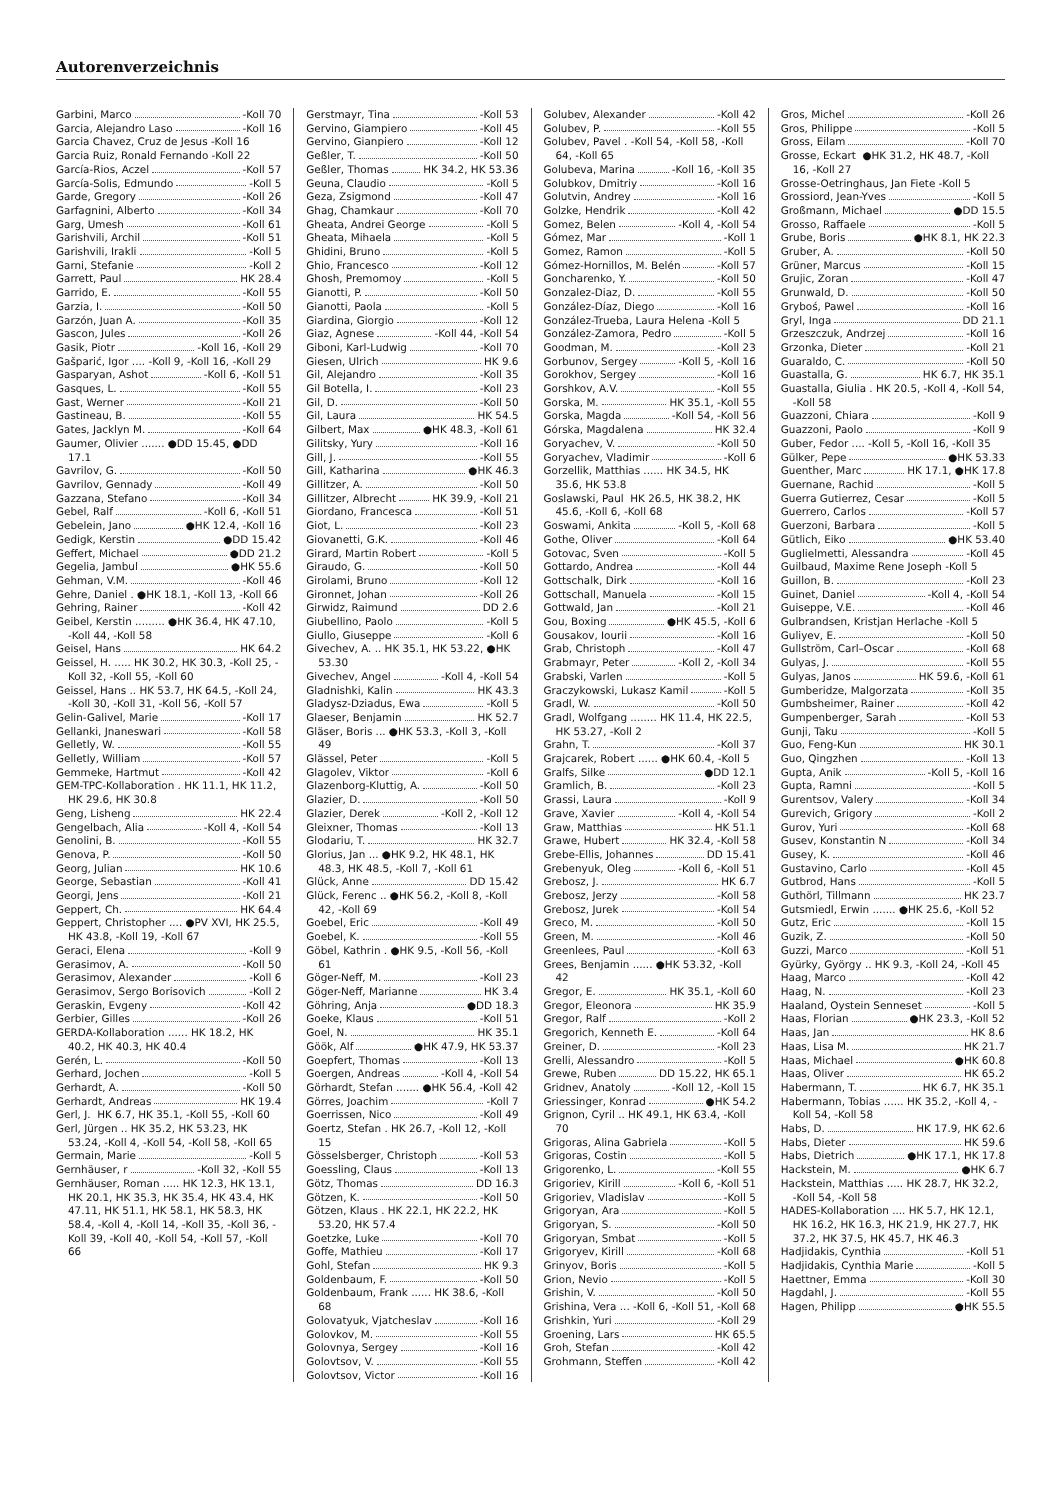Autorenverzeichnis
Garbini, Marco -Koll 70
Garcia, Alejandro Laso -Koll 16
Garcia Chavez, Cruz de Jesus -Koll 16
Garcia Ruiz, Ronald Fernando -Koll 22
García-Rios, Aczel -Koll 57
García-Solis, Edmundo -Koll 5
Garde, Gregory -Koll 26
Garfagnini, Alberto -Koll 34
Garg, Umesh -Koll 61
Garishvili, Archil -Koll 51
Garishvili, Irakli -Koll 5
Garni, Stefanie -Koll 2
Garrett, Paul HK 28.4
Garrido, E. -Koll 55
Garzia, I. -Koll 50
Garzón, Juan A. -Koll 35
Gascon, Jules -Koll 26
Gasik, Piotr -Koll 16, -Koll 29
Gašparić, Igor .... -Koll 9, -Koll 16, -Koll 29
Gasparyan, Ashot -Koll 6, -Koll 51
Gasques, L. -Koll 55
Gast, Werner -Koll 21
Gastineau, B. -Koll 55
Gates, Jacklyn M. -Koll 64
Gaumer, Olivier ....... ●DD 15.45, ●DD 17.1
Gavrilov, G. -Koll 50
Gavrilov, Gennady -Koll 49
Gazzana, Stefano -Koll 34
Gebel, Ralf -Koll 6, -Koll 51
Gebelein, Jano ●HK 12.4, -Koll 16
Gedigk, Kerstin ●DD 15.42
Geffert, Michael ●DD 21.2
Gegelia, Jambul ●HK 55.6
Gehman, V.M. -Koll 46
Gehre, Daniel . ●HK 18.1, -Koll 13, -Koll 66
Gehring, Rainer -Koll 42
Geibel, Kerstin ......... ●HK 36.4, HK 47.10, -Koll 44, -Koll 58
Geisel, Hans HK 64.2
Geissel, H. ..... HK 30.2, HK 30.3, -Koll 25, -Koll 32, -Koll 55, -Koll 60
Geissel, Hans .. HK 53.7, HK 64.5, -Koll 24, -Koll 30, -Koll 31, -Koll 56, -Koll 57
Gelin-Galivel, Marie -Koll 17
Gellanki, Jnaneswari -Koll 58
Gelletly, W. -Koll 55
Gelletly, William -Koll 57
Gemmeke, Hartmut -Koll 42
GEM-TPC-Kollaboration . HK 11.1, HK 11.2, HK 29.6, HK 30.8
Geng, Lisheng HK 22.4
Gengelbach, Alia -Koll 4, -Koll 54
Genolini, B. -Koll 55
Genova, P. -Koll 50
Georg, Julian HK 10.6
George, Sebastian -Koll 41
Georgi, Jens -Koll 21
Geppert, Ch. HK 64.4
Geppert, Christopher .... ●PV XVI, HK 25.5, HK 43.8, -Koll 19, -Koll 67
Geraci, Elena -Koll 9
Gerasimov, A. -Koll 50
Gerasimov, Alexander -Koll 6
Gerasimov, Sergo Borisovich -Koll 2
Geraskin, Evgeny -Koll 42
Gerbier, Gilles -Koll 26
GERDA-Kollaboration ...... HK 18.2, HK 40.2, HK 40.3, HK 40.4
Gerén, L. -Koll 50
Gerhard, Jochen -Koll 5
Gerhardt, A. -Koll 50
Gerhardt, Andreas HK 19.4
Gerl, J. HK 6.7, HK 35.1, -Koll 55, -Koll 60
Gerl, Jürgen .. HK 35.2, HK 53.23, HK 53.24, -Koll 4, -Koll 54, -Koll 58, -Koll 65
Germain, Marie -Koll 5
Gernhäuser, r -Koll 32, -Koll 55
Gernhäuser, Roman ..... HK 12.3, HK 13.1, HK 20.1, HK 35.3, HK 35.4, HK 43.4, HK 47.11, HK 51.1, HK 58.1, HK 58.3, HK 58.4, -Koll 4, -Koll 14, -Koll 35, -Koll 36, -Koll 39, -Koll 40, -Koll 54, -Koll 57, -Koll 66
Gerstmayr, Tina -Koll 53
Gervino, Giampiero -Koll 45
Gervino, Gianpiero -Koll 12
Geßler, T. -Koll 50
Geßler, Thomas HK 34.2, HK 53.36
Geuna, Claudio -Koll 5
Geza, Zsigmond -Koll 47
Ghag, Chamkaur -Koll 70
Gheata, Andrei George -Koll 5
Gheata, Mihaela -Koll 5
Ghidini, Bruno -Koll 5
Ghio, Francesco -Koll 12
Ghosh, Premomoy -Koll 5
Gianotti, P. -Koll 50
Gianotti, Paola -Koll 5
Giardina, Giorgio -Koll 12
Giaz, Agnese -Koll 44, -Koll 54
Giboni, Karl-Ludwig -Koll 70
Giesen, Ulrich HK 9.6
Gil, Alejandro -Koll 35
Gil Botella, I. -Koll 23
Gil, D. -Koll 50
Gil, Laura HK 54.5
Gilbert, Max ●HK 48.3, -Koll 61
Gilitsky, Yury -Koll 16
Gill, J. -Koll 55
Gill, Katharina ●HK 46.3
Gillitzer, A. -Koll 50
Gillitzer, Albrecht HK 39.9, -Koll 21
Giordano, Francesca -Koll 51
Giot, L. -Koll 23
Giovanetti, G.K. -Koll 46
Girard, Martin Robert -Koll 5
Giraudo, G. -Koll 50
Girolami, Bruno -Koll 12
Gironnet, Johan -Koll 26
Girwidz, Raimund DD 2.6
Giubellino, Paolo -Koll 5
Giullo, Giuseppe -Koll 6
Givechev, A. .. HK 35.1, HK 53.22, ●HK 53.30
Givechev, Angel -Koll 4, -Koll 54
Gladnishki, Kalin HK 43.3
Gladysz-Dziadus, Ewa -Koll 5
Glaeser, Benjamin HK 52.7
Gläser, Boris ... ●HK 53.3, -Koll 3, -Koll 49
Glässel, Peter -Koll 5
Glagolev, Viktor -Koll 6
Glazenborg-Kluttig, A. -Koll 50
Glazier, D. -Koll 50
Glazier, Derek -Koll 2, -Koll 12
Gleixner, Thomas -Koll 13
Glodariu, T. HK 32.7
Glorius, Jan ... ●HK 9.2, HK 48.1, HK 48.3, HK 48.5, -Koll 7, -Koll 61
Glück, Anne DD 15.42
Glück, Ferenc .. ●HK 56.2, -Koll 8, -Koll 42, -Koll 69
Goebel, Eric -Koll 49
Goebel, K. -Koll 55
Göbel, Kathrin . ●HK 9.5, -Koll 56, -Koll 61
Göger-Neff, M. -Koll 23
Göger-Neff, Marianne HK 3.4
Göhring, Anja ●DD 18.3
Goeke, Klaus -Koll 51
Goel, N. HK 35.1
Göök, Alf ●HK 47.9, HK 53.37
Goepfert, Thomas -Koll 13
Goergen, Andreas -Koll 4, -Koll 54
Görhardt, Stefan ....... ●HK 56.4, -Koll 42
Görres, Joachim -Koll 7
Goerrissen, Nico -Koll 49
Goertz, Stefan . HK 26.7, -Koll 12, -Koll 15
Gösselsberger, Christoph -Koll 53
Goessling, Claus -Koll 13
Götz, Thomas DD 16.3
Götzen, K. -Koll 50
Götzen, Klaus . HK 22.1, HK 22.2, HK 53.20, HK 57.4
Goetzke, Luke -Koll 70
Goffe, Mathieu -Koll 17
Gohl, Stefan HK 9.3
Goldenbaum, F. -Koll 50
Goldenbaum, Frank ...... HK 38.6, -Koll 68
Golovatyuk, Vjatcheslav -Koll 16
Golovkov, M. -Koll 55
Golovnya, Sergey -Koll 16
Golovtsov, V. -Koll 55
Golovtsov, Victor -Koll 16
Golubev, Alexander -Koll 42
Golubev, P. -Koll 55
Golubev, Pavel . -Koll 54, -Koll 58, -Koll 64, -Koll 65
Golubeva, Marina -Koll 16, -Koll 35
Golubkov, Dmitriy -Koll 16
Golutvin, Andrey -Koll 16
Golzke, Hendrik -Koll 42
Gomez, Belen -Koll 4, -Koll 54
Gómez, Mar -Koll 1
Gomez, Ramon -Koll 5
Gómez-Hornillos, M. Belén -Koll 57
Goncharenko, Y. -Koll 50
Gonzalez-Diaz, D. -Koll 55
González-Díaz, Diego -Koll 16
González-Trueba, Laura Helena -Koll 5
González-Zamora, Pedro -Koll 5
Goodman, M. -Koll 23
Gorbunov, Sergey -Koll 5, -Koll 16
Gorokhov, Sergey -Koll 16
Gorshkov, A.V. -Koll 55
Gorska, M. HK 35.1, -Koll 55
Gorska, Magda -Koll 54, -Koll 56
Górska, Magdalena HK 32.4
Goryachev, V. -Koll 50
Goryachev, Vladimir -Koll 6
Gorzellik, Matthias ...... HK 34.5, HK 35.6, HK 53.8
Goslawski, Paul HK 26.5, HK 38.2, HK 45.6, -Koll 6, -Koll 68
Goswami, Ankita -Koll 5, -Koll 68
Gothe, Oliver -Koll 64
Gotovac, Sven -Koll 5
Gottardo, Andrea -Koll 44
Gottschalk, Dirk -Koll 16
Gottschall, Manuela -Koll 15
Gottwald, Jan -Koll 21
Gou, Boxing ●HK 45.5, -Koll 6
Gousakov, Iourii -Koll 16
Grab, Christoph -Koll 47
Grabmayr, Peter -Koll 2, -Koll 34
Grabski, Varlen -Koll 5
Graczykowski, Lukasz Kamil -Koll 5
Gradl, W. -Koll 50
Gradl, Wolfgang ........ HK 11.4, HK 22.5, HK 53.27, -Koll 2
Grahn, T. -Koll 37
Grajcarek, Robert ...... ●HK 60.4, -Koll 5
Gralfs, Silke ●DD 12.1
Gramlich, B. -Koll 23
Grassi, Laura -Koll 9
Grave, Xavier -Koll 4, -Koll 54
Graw, Matthias HK 51.1
Grawe, Hubert HK 32.4, -Koll 58
Grebe-Ellis, Johannes DD 15.41
Grebenyuk, Oleg -Koll 6, -Koll 51
Grebosz, J. HK 6.7
Grebosz, Jerzy -Koll 58
Grebosz, Jurek -Koll 54
Greco, M. -Koll 50
Green, M. -Koll 46
Greenlees, Paul -Koll 63
Grees, Benjamin ...... ●HK 53.32, -Koll 42
Gregor, E. HK 35.1, -Koll 60
Gregor, Eleonora HK 35.9
Gregor, Ralf -Koll 2
Gregorich, Kenneth E. -Koll 64
Greiner, D. -Koll 23
Grelli, Alessandro -Koll 5
Grewe, Ruben DD 15.22, HK 65.1
Gridnev, Anatoly -Koll 12, -Koll 15
Griessinger, Konrad ●HK 54.2
Grignon, Cyril .. HK 49.1, HK 63.4, -Koll 70
Grigoras, Alina Gabriela -Koll 5
Grigoras, Costin -Koll 5
Grigorenko, L. -Koll 55
Grigoriev, Kirill -Koll 6, -Koll 51
Grigoriev, Vladislav -Koll 5
Grigoryan, Ara -Koll 5
Grigoryan, S. -Koll 50
Grigoryan, Smbat -Koll 5
Grigoryev, Kirill -Koll 68
Grinyov, Boris -Koll 5
Grion, Nevio -Koll 5
Grishin, V. -Koll 50
Grishina, Vera ... -Koll 6, -Koll 51, -Koll 68
Grishkin, Yuri -Koll 29
Groening, Lars HK 65.5
Groh, Stefan -Koll 42
Grohmann, Steffen -Koll 42
Gros, Michel -Koll 26
Gros, Philippe -Koll 5
Gross, Eilam -Koll 70
Grosse, Eckart ●HK 31.2, HK 48.7, -Koll 16, -Koll 27
Grosse-Oetringhaus, Jan Fiete -Koll 5
Grossiord, Jean-Yves -Koll 5
Großmann, Michael ●DD 15.5
Grosso, Raffaele -Koll 5
Grube, Boris ●HK 8.1, HK 22.3
Gruber, A. -Koll 50
Grüner, Marcus -Koll 15
Grujic, Zoran -Koll 47
Grunwald, D. -Koll 50
Gryboś, Pawel -Koll 16
Gryl, Inga DD 21.1
Grzeszczuk, Andrzej -Koll 16
Grzonka, Dieter -Koll 21
Guaraldo, C. -Koll 50
Guastalla, G. HK 6.7, HK 35.1
Guastalla, Giulia . HK 20.5, -Koll 4, -Koll 54, -Koll 58
Guazzoni, Chiara -Koll 9
Guazzoni, Paolo -Koll 9
Guber, Fedor .... -Koll 5, -Koll 16, -Koll 35
Gülker, Pepe ●HK 53.33
Guenther, Marc HK 17.1, ●HK 17.8
Guernane, Rachid -Koll 5
Guerra Gutierrez, Cesar -Koll 5
Guerrero, Carlos -Koll 57
Guerzoni, Barbara -Koll 5
Gütlich, Eiko ●HK 53.40
Guglielmetti, Alessandra -Koll 45
Guilbaud, Maxime Rene Joseph -Koll 5
Guillon, B. -Koll 23
Guinet, Daniel -Koll 4, -Koll 54
Guiseppe, V.E. -Koll 46
Gulbrandsen, Kristjan Herlache -Koll 5
Guliyev, E. -Koll 50
Gullström, Carl–Oscar -Koll 68
Gulyas, J. -Koll 55
Gulyas, Janos HK 59.6, -Koll 61
Gumberidze, Malgorzata -Koll 35
Gumbsheimer, Rainer -Koll 42
Gumpenberger, Sarah -Koll 53
Gunji, Taku -Koll 5
Guo, Feng-Kun HK 30.1
Guo, Qingzhen -Koll 13
Gupta, Anik -Koll 5, -Koll 16
Gupta, Ramni -Koll 5
Gurentsov, Valery -Koll 34
Gurevich, Grigory -Koll 2
Gurov, Yuri -Koll 68
Gusev, Konstantin N -Koll 34
Gusey, K. -Koll 46
Gustavino, Carlo -Koll 45
Gutbrod, Hans -Koll 5
Guthörl, Tillmann HK 23.7
Gutsmiedl, Erwin ....... ●HK 25.6, -Koll 52
Gutz, Eric -Koll 15
Guzik, Z. -Koll 50
Guzzi, Marco -Koll 51
Gyürky, György .. HK 9.3, -Koll 24, -Koll 45
Haag, Marco -Koll 42
Haag, N. -Koll 23
Haaland, Oystein Senneset -Koll 5
Haas, Florian ●HK 23.3, -Koll 52
Haas, Jan HK 8.6
Haas, Lisa M. HK 21.7
Haas, Michael ●HK 60.8
Haas, Oliver HK 65.2
Habermann, T. HK 6.7, HK 35.1
Habermann, Tobias ...... HK 35.2, -Koll 4, -Koll 54, -Koll 58
Habs, D. HK 17.9, HK 62.6
Habs, Dieter HK 59.6
Habs, Dietrich ●HK 17.1, HK 17.8
Hackstein, M. ●HK 6.7
Hackstein, Matthias ..... HK 28.7, HK 32.2, -Koll 54, -Koll 58
HADES-Kollaboration .... HK 5.7, HK 12.1, HK 16.2, HK 16.3, HK 21.9, HK 27.7, HK 37.2, HK 37.5, HK 45.7, HK 46.3
Hadjidakis, Cynthia -Koll 51
Hadjidakis, Cynthia Marie -Koll 5
Haettner, Emma -Koll 30
Hagdahl, J. -Koll 55
Hagen, Philipp ●HK 55.5